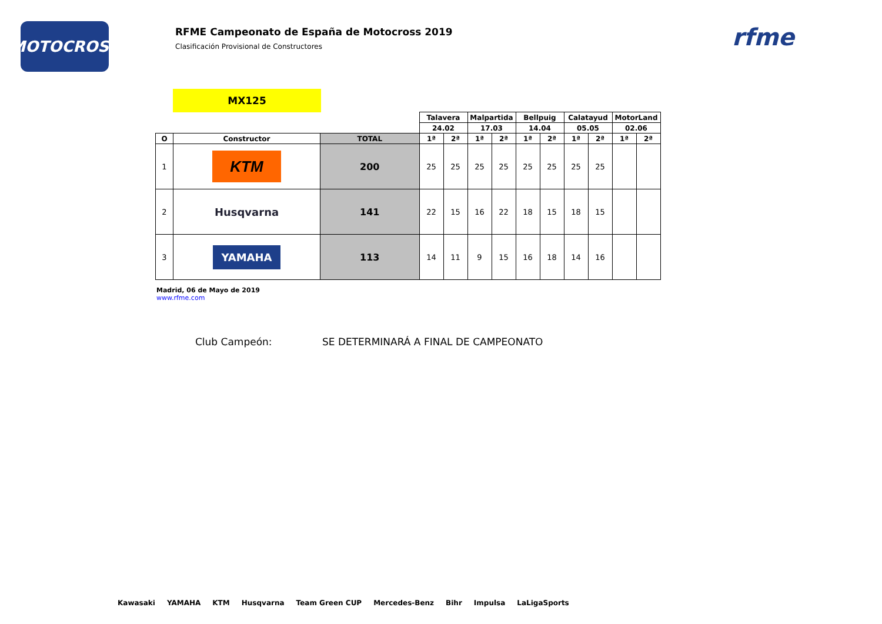MOTOCROSS
RFME Campeonato de España de Motocross 2019
Clasificación Provisional de Constructores
rfme
MX125
| | | | Talavera | | Malpartida | | Bellpuig | | Calatayud | | MotorLand | |
| | | | 24.02 | | 17.03 | | 14.04 | | 05.05 | | 02.06 | |
| O | Constructor | TOTAL | 1ª | 2ª | 1ª | 2ª | 1ª | 2ª | 1ª | 2ª | 1ª | 2ª |
| 1 | KTM | 200 | 25 | 25 | 25 | 25 | 25 | 25 | 25 | 25 | | |
| 2 | Husqvarna | 141 | 22 | 15 | 16 | 22 | 18 | 15 | 18 | 15 | | |
| 3 | YAMAHA | 113 | 14 | 11 | 9 | 15 | 16 | 18 | 14 | 16 | | |
Madrid, 06 de Mayo de 2019
www.rfme.com
Club Campeón: SE DETERMINARÁ A FINAL DE CAMPEONATO
Kawasaki YAMAHA KTM Husqvarna Team Green CUP Mercedes-Benz Bihr Impulsa LaLigaSports